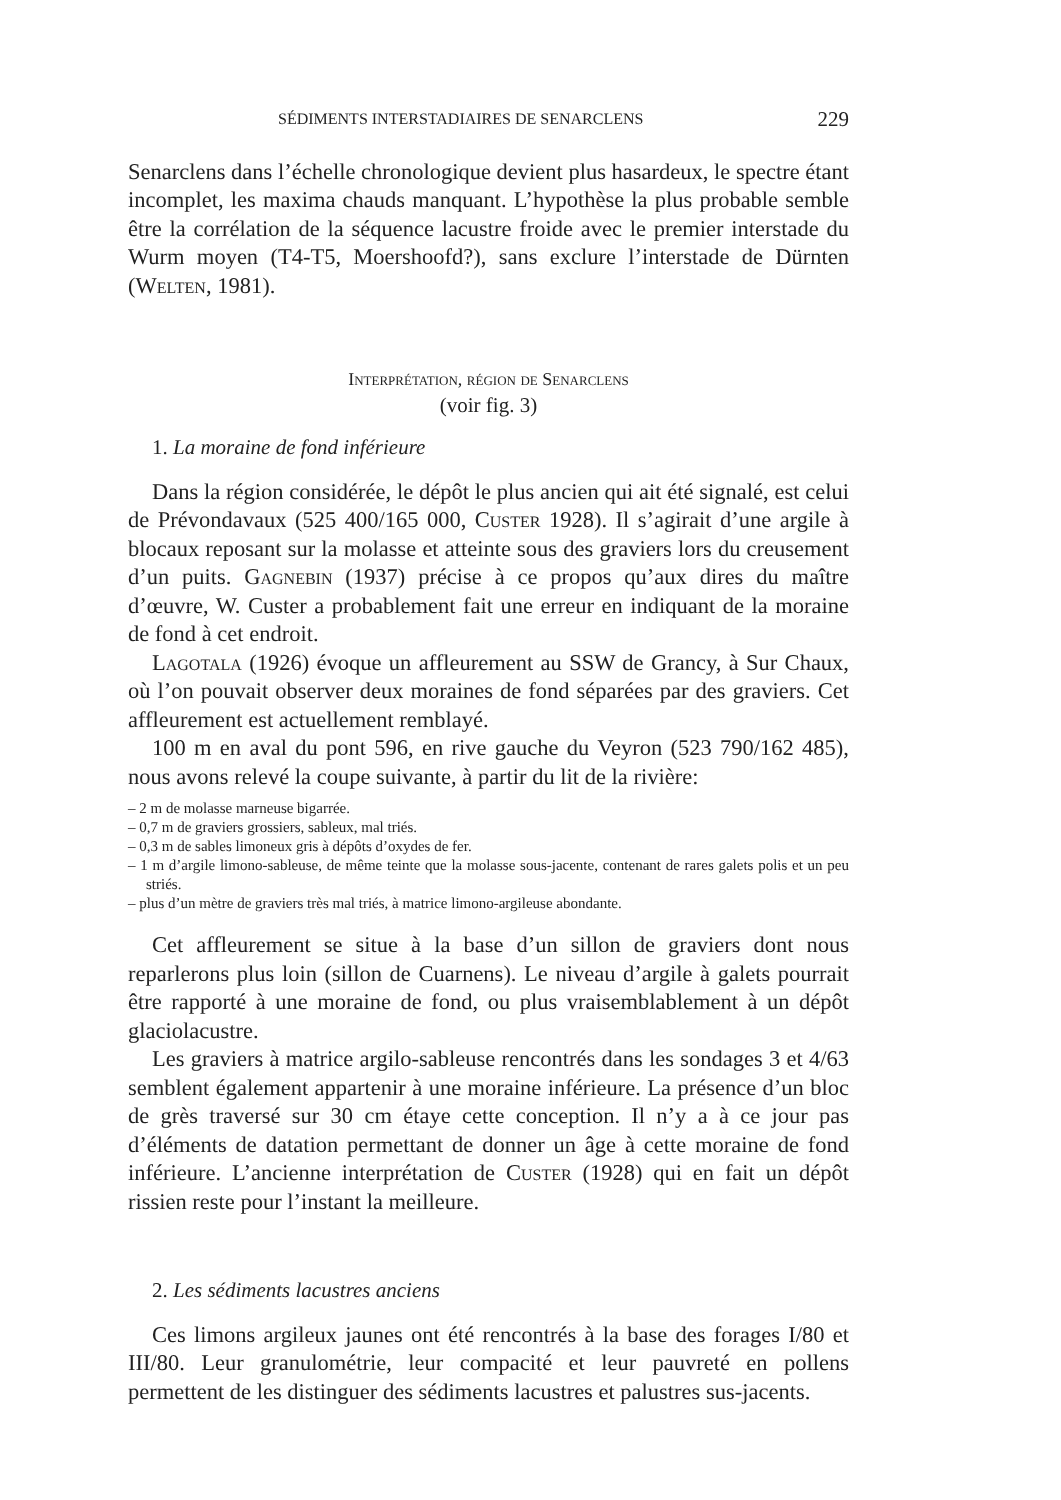SÉDIMENTS INTERSTADIAIRES DE SENARCLENS 229
Senarclens dans l’échelle chronologique devient plus hasardeux, le spectre étant incomplet, les maxima chauds manquant. L’hypothèse la plus probable semble être la corrélation de la séquence lacustre froide avec le premier interstade du Wurm moyen (T4-T5, Moershoofd?), sans exclure l’interstade de Dürnten (Welten, 1981).
Interprétation, région de Senarclens
(voir fig. 3)
1. La moraine de fond inférieure
Dans la région considérée, le dépôt le plus ancien qui ait été signalé, est celui de Prévondavaux (525 400/165 000, Custer 1928). Il s’agirait d’une argile à blocaux reposant sur la molasse et atteinte sous des graviers lors du creusement d’un puits. Gagnebin (1937) précise à ce propos qu’aux dires du maître d’œuvre, W. Custer a probablement fait une erreur en indiquant de la moraine de fond à cet endroit.
Lagotala (1926) évoque un affleurement au SSW de Grancy, à Sur Chaux, où l’on pouvait observer deux moraines de fond séparées par des graviers. Cet affleurement est actuellement remblayé.
100 m en aval du pont 596, en rive gauche du Veyron (523 790/162 485), nous avons relevé la coupe suivante, à partir du lit de la rivière:
– 2 m de molasse marneuse bigarrée.
– 0,7 m de graviers grossiers, sableux, mal triés.
– 0,3 m de sables limoneux gris à dépôts d’oxydes de fer.
– 1 m d’argile limono-sableuse, de même teinte que la molasse sous-jacente, contenant de rares galets polis et un peu striés.
– plus d’un mètre de graviers très mal triés, à matrice limono-argileuse abondante.
Cet affleurement se situe à la base d’un sillon de graviers dont nous reparlerons plus loin (sillon de Cuarnens). Le niveau d’argile à galets pourrait être rapporté à une moraine de fond, ou plus vraisemblablement à un dépôt glaciolacustre.
Les graviers à matrice argilo-sableuse rencontrés dans les sondages 3 et 4/63 semblent également appartenir à une moraine inférieure. La présence d’un bloc de grès traversé sur 30 cm étaye cette conception. Il n’y a à ce jour pas d’éléments de datation permettant de donner un âge à cette moraine de fond inférieure. L’ancienne interprétation de Custer (1928) qui en fait un dépôt rissien reste pour l’instant la meilleure.
2. Les sédiments lacustres anciens
Ces limons argileux jaunes ont été rencontrés à la base des forages I/80 et III/80. Leur granulométrie, leur compacité et leur pauvreté en pollens permettent de les distinguer des sédiments lacustres et palustres sus-jacents.